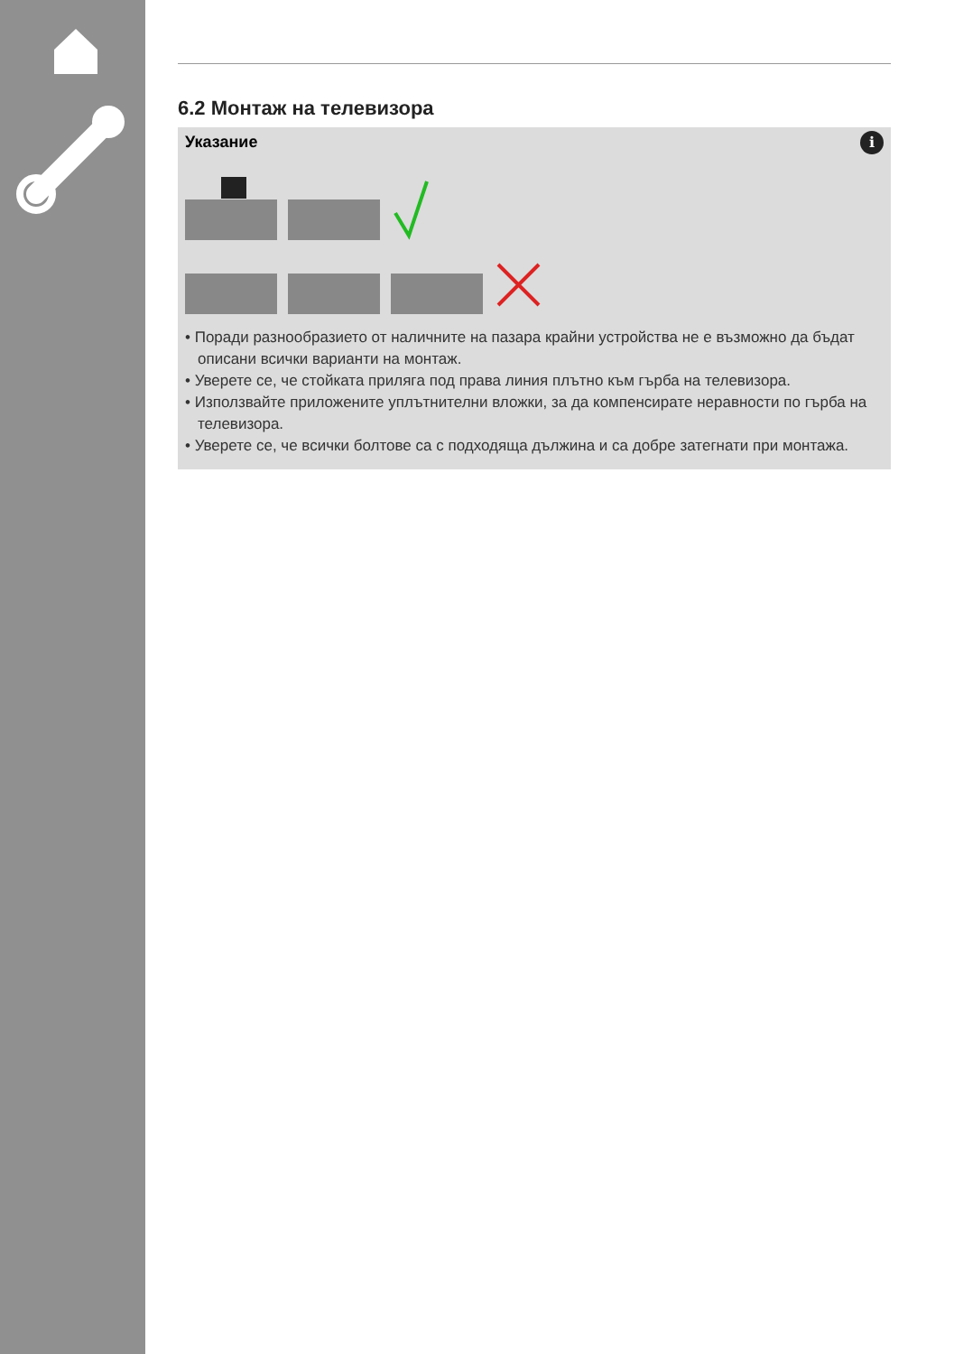6.2 Монтаж на телевизора
i
Указание
• Поради разнообразието от наличните на пазара крайни устройства не е възможно да бъдат описани всички варианти на монтаж.
• Уверете се, че стойката прилягa под права линия плътно към гърба на телевизора.
• Използвайте приложените уплътнителни вложки, за да компенсирате неравности по гърба на телевизора.
• Уверете се, че всички болтове са с подходяща дължина и са добре затегнати при монтажа.